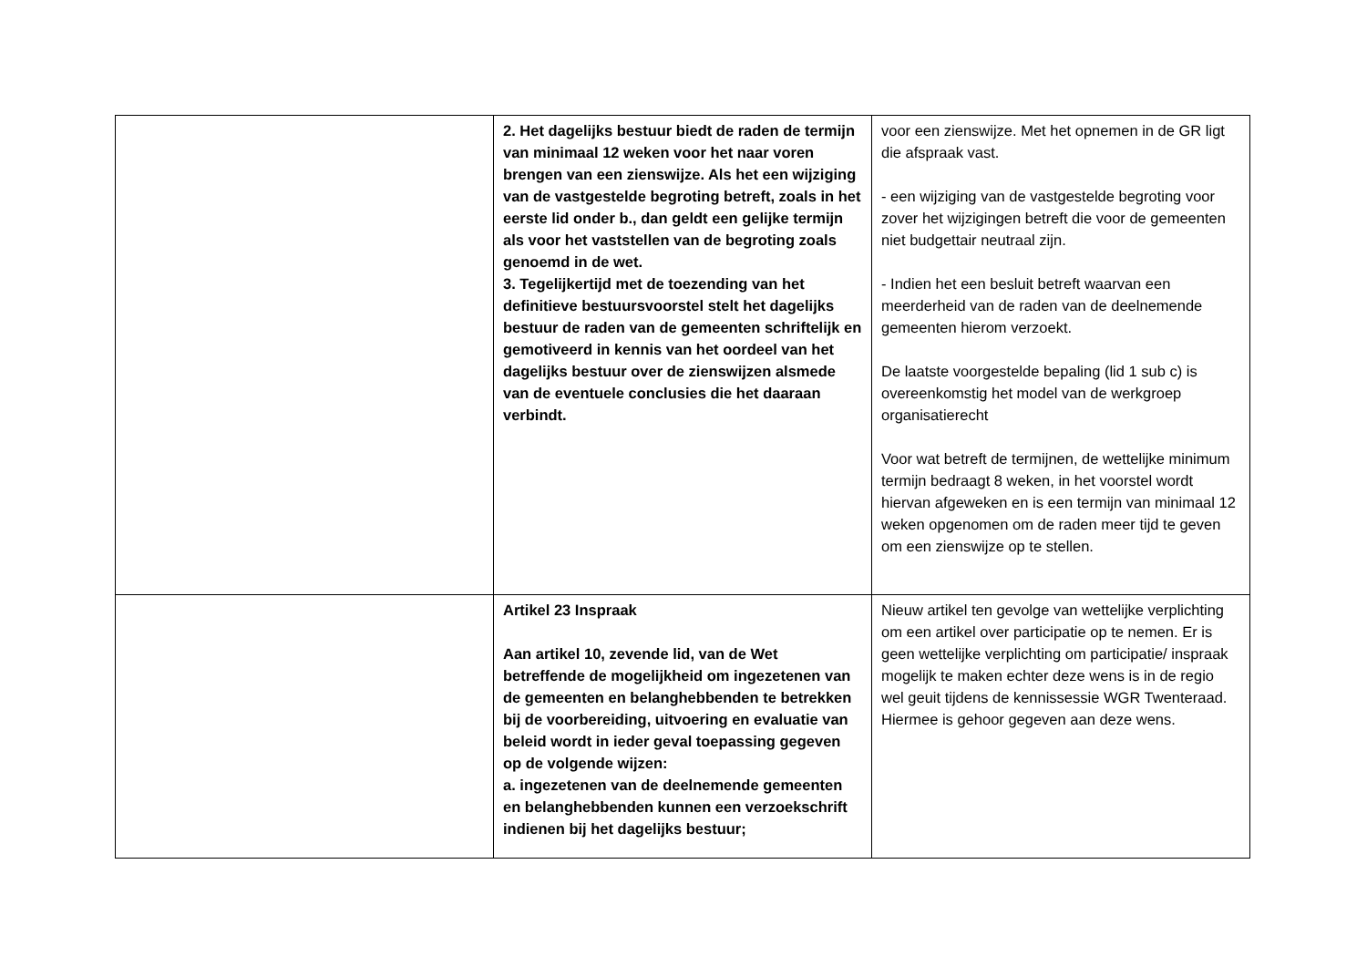| | 2. Het dagelijks bestuur biedt de raden de termijn van minimaal 12 weken voor het naar voren brengen van een zienswijze. Als het een wijziging van de vastgestelde begroting betreft, zoals in het eerste lid onder b., dan geldt een gelijke termijn als voor het vaststellen van de begroting zoals genoemd in de wet. 3. Tegelijkertijd met de toezending van het definitieve bestuursvoorstel stelt het dagelijks bestuur de raden van de gemeenten schriftelijk en gemotiveerd in kennis van het oordeel van het dagelijks bestuur over de zienswijzen alsmede van de eventuele conclusies die het daaraan verbindt. | voor een zienswijze. Met het opnemen in de GR ligt die afspraak vast. - een wijziging van de vastgestelde begroting voor zover het wijzigingen betreft die voor de gemeenten niet budgettair neutraal zijn. - Indien het een besluit betreft waarvan een meerderheid van de raden van de deelnemende gemeenten hierom verzoekt. De laatste voorgestelde bepaling (lid 1 sub c) is overeenkomstig het model van de werkgroep organisatierecht Voor wat betreft de termijnen, de wettelijke minimum termijn bedraagt 8 weken, in het voorstel wordt hiervan afgeweken en is een termijn van minimaal 12 weken opgenomen om de raden meer tijd te geven om een zienswijze op te stellen. |
| | Artikel 23 Inspraak Aan artikel 10, zevende lid, van de Wet betreffende de mogelijkheid om ingezetenen van de gemeenten en belanghebbenden te betrekken bij de voorbereiding, uitvoering en evaluatie van beleid wordt in ieder geval toepassing gegeven op de volgende wijzen: a. ingezetenen van de deelnemende gemeenten en belanghebbenden kunnen een verzoekschrift indienen bij het dagelijks bestuur; | Nieuw artikel ten gevolge van wettelijke verplichting om een artikel over participatie op te nemen. Er is geen wettelijke verplichting om participatie/ inspraak mogelijk te maken echter deze wens is in de regio wel geuit tijdens de kennissessie WGR Twenteraad. Hiermee is gehoor gegeven aan deze wens. |